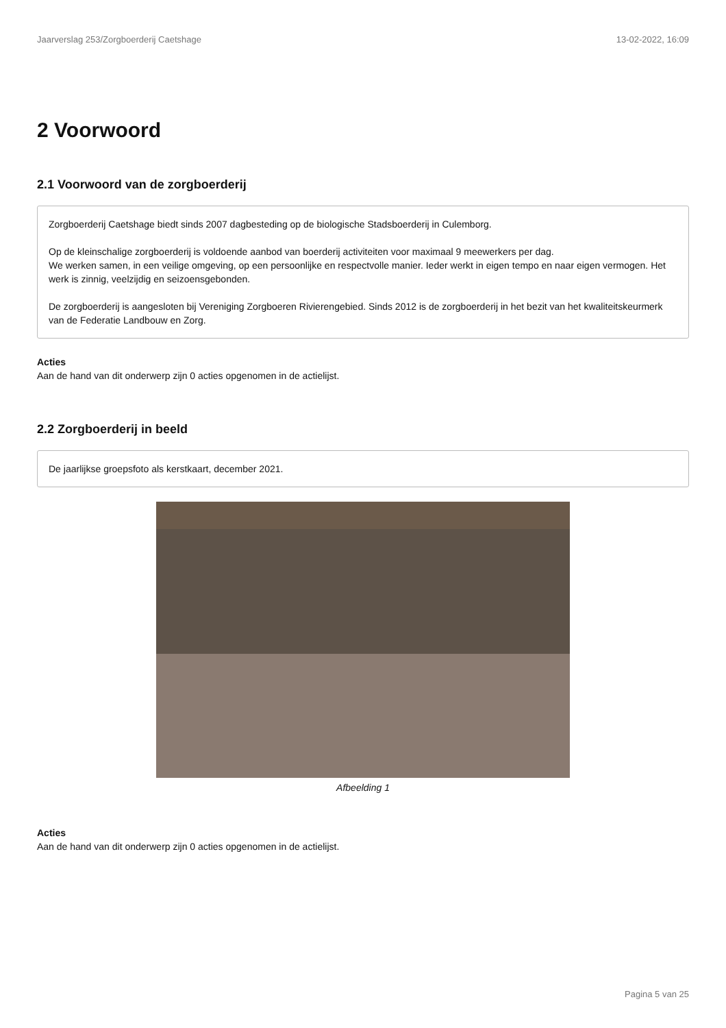Jaarverslag 253/Zorgboerderij Caetshage 13-02-2022, 16:09
2 Voorwoord
2.1 Voorwoord van de zorgboerderij
Zorgboerderij Caetshage biedt sinds 2007 dagbesteding op de biologische Stadsboerderij in Culemborg.
Op de kleinschalige zorgboerderij is voldoende aanbod van boerderij activiteiten voor maximaal 9 meewerkers per dag.
We werken samen, in een veilige omgeving, op een persoonlijke en respectvolle manier. Ieder werkt in eigen tempo en naar eigen vermogen. Het werk is zinnig, veelzijdig en seizoensgebonden.
De zorgboerderij is aangesloten bij Vereniging Zorgboeren Rivierengebied. Sinds 2012 is de zorgboerderij in het bezit van het kwaliteitskeurmerk van de Federatie Landbouw en Zorg.
Acties
Aan de hand van dit onderwerp zijn 0 acties opgenomen in de actielijst.
2.2 Zorgboerderij in beeld
De jaarlijkse groepsfoto als kerstkaart, december 2021.
Afbeelding 1
Acties
Aan de hand van dit onderwerp zijn 0 acties opgenomen in de actielijst.
Pagina 5 van 25